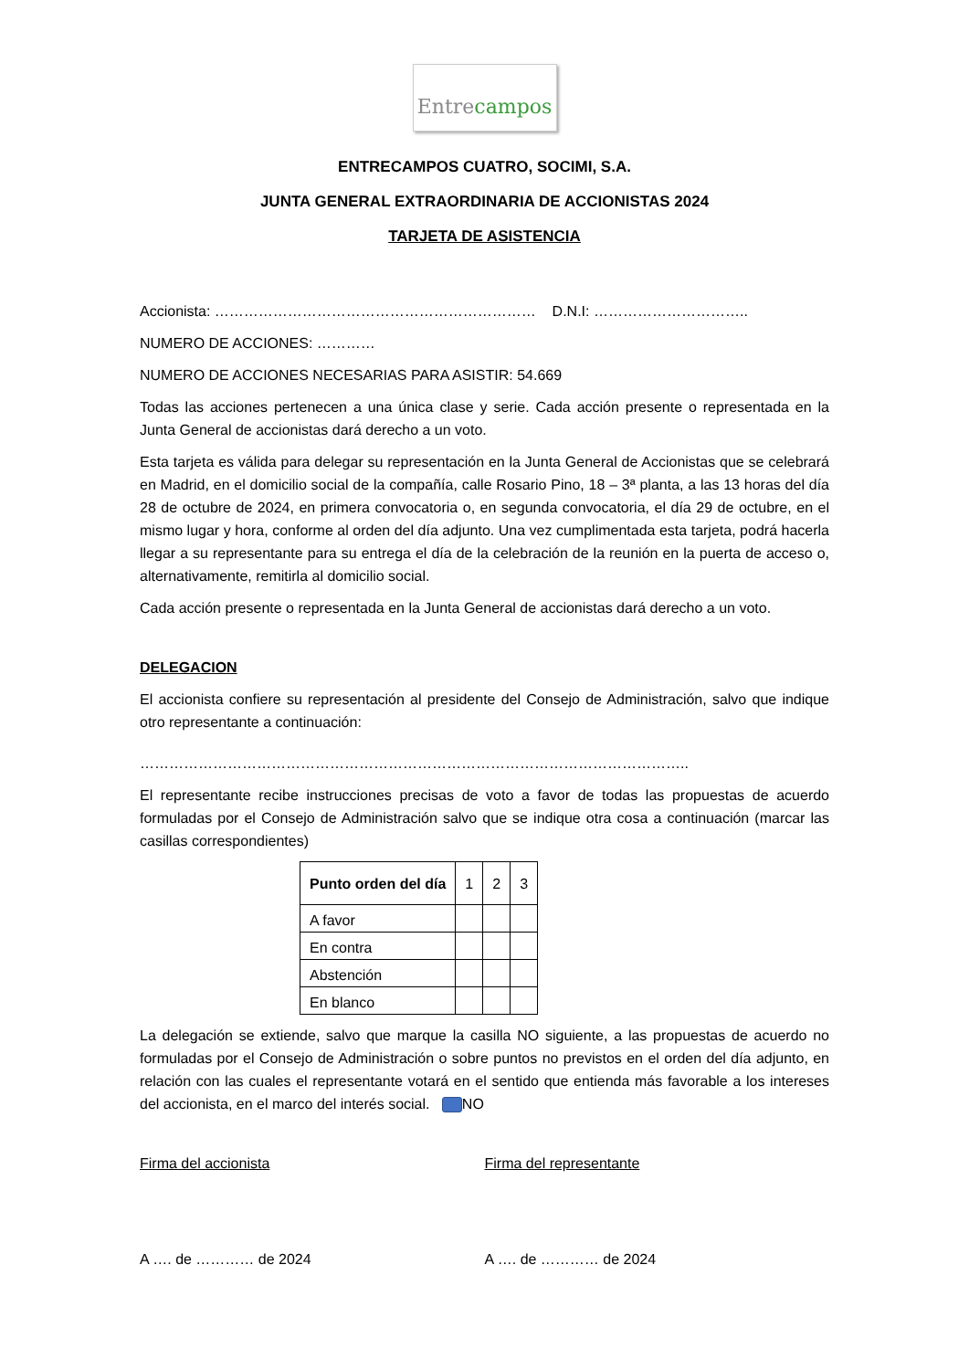Entre campos
ENTRECAMPOS CUATRO, SOCIMI, S.A.
JUNTA GENERAL EXTRAORDINARIA DE ACCIONISTAS 2024
TARJETA DE ASISTENCIA
Accionista: ………………………………………………………… D.N.I: …………………………..
NUMERO DE ACCIONES: …………
NUMERO DE ACCIONES NECESARIAS PARA ASISTIR: 54.669
Todas las acciones pertenecen a una única clase y serie. Cada acción presente o representada en la Junta General de accionistas dará derecho a un voto.
Esta tarjeta es válida para delegar su representación en la Junta General de Accionistas que se celebrará en Madrid, en el domicilio social de la compañía, calle Rosario Pino, 18 – 3ª planta, a las 13 horas del día 28 de octubre de 2024, en primera convocatoria o, en segunda convocatoria, el día 29 de octubre, en el mismo lugar y hora, conforme al orden del día adjunto. Una vez cumplimentada esta tarjeta, podrá hacerla llegar a su representante para su entrega el día de la celebración de la reunión en la puerta de acceso o, alternativamente, remitirla al domicilio social.
Cada acción presente o representada en la Junta General de accionistas dará derecho a un voto.
DELEGACION
El accionista confiere su representación al presidente del Consejo de Administración, salvo que indique otro representante a continuación:
…………………………………………………………………………………………………..
El representante recibe instrucciones precisas de voto a favor de todas las propuestas de acuerdo formuladas por el Consejo de Administración salvo que se indique otra cosa a continuación (marcar las casillas correspondientes)
| Punto orden del día | 1 | 2 | 3 |
| A favor | | | |
| En contra | | | |
| Abstención | | | |
| En blanco | | | |
La delegación se extiende, salvo que marque la casilla NO siguiente, a las propuestas de acuerdo no formuladas por el Consejo de Administración o sobre puntos no previstos en el orden del día adjunto, en relación con las cuales el representante votará en el sentido que entienda más favorable a los intereses del accionista, en el marco del interés social. NO
Firma del accionista Firma del representante
A …. de ………… de 2024 A …. de ………… de 2024